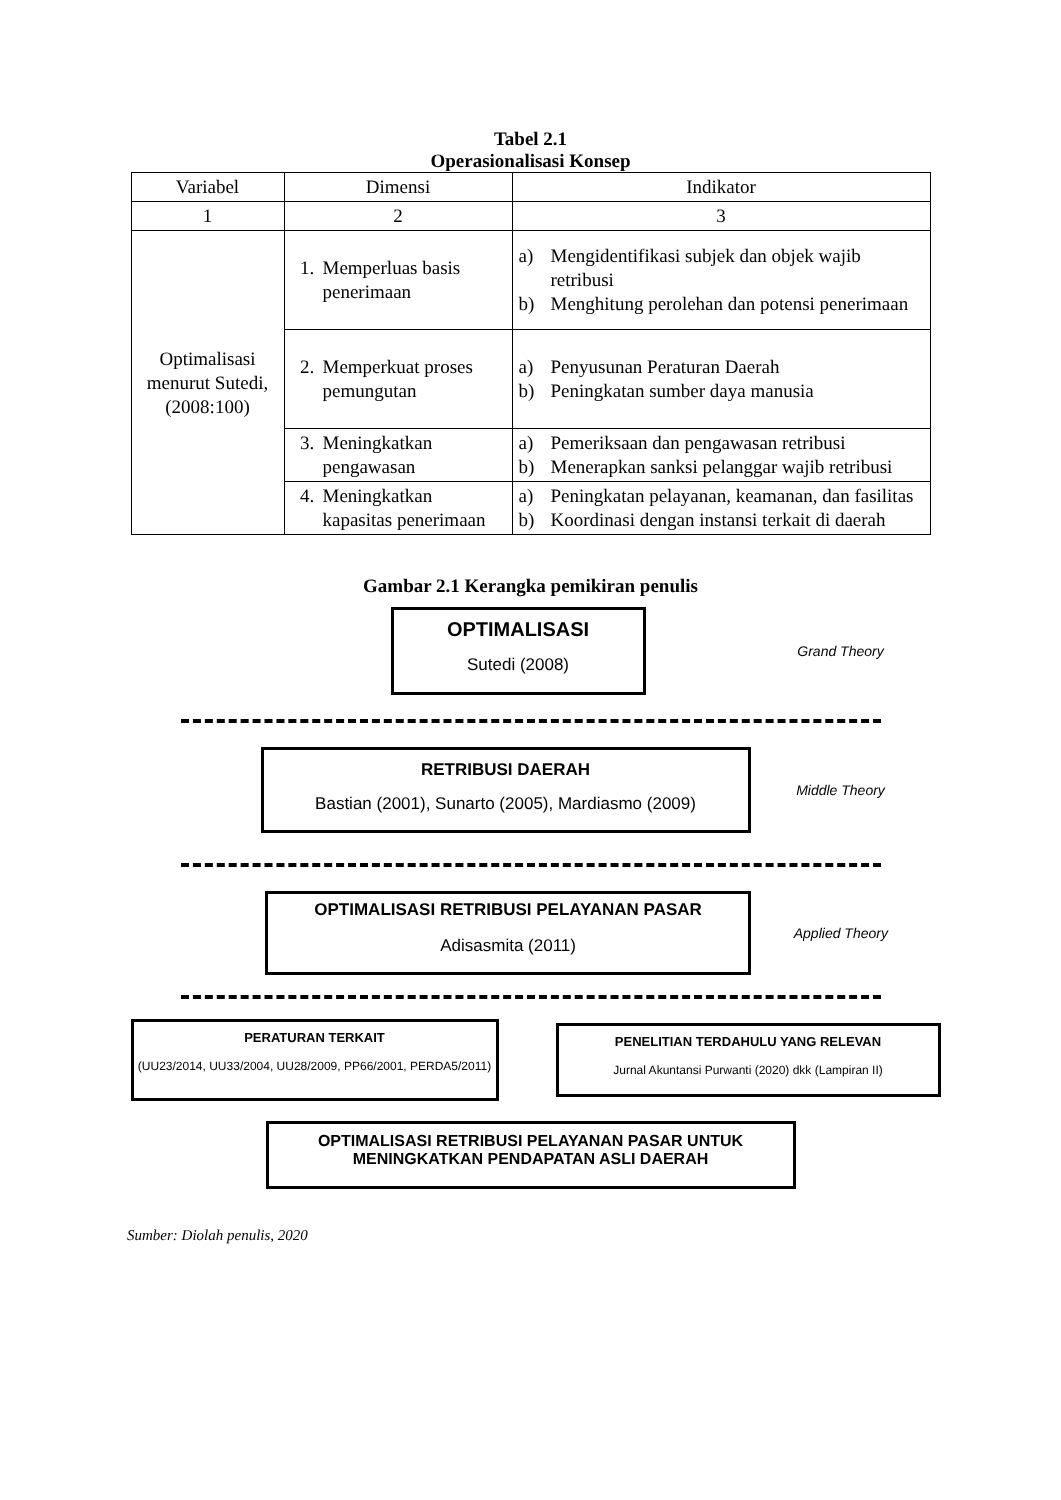Tabel 2.1
Operasionalisasi Konsep
| Variabel | Dimensi | Indikator |
| 1 | 2 | 3 |
| Optimalisasi menurut Sutedi, (2008:100) | 1. Memperluas basis penerimaan | a) Mengidentifikasi subjek dan objek wajib retribusi b) Menghitung perolehan dan potensi penerimaan |
| | 2. Memperkuat proses pemungutan | a) Penyusunan Peraturan Daerah b) Peningkatan sumber daya manusia |
| | 3. Meningkatkan pengawasan | a) Pemeriksaan dan pengawasan retribusi b) Menerapkan sanksi pelanggar wajib retribusi |
| | 4. Meningkatkan kapasitas penerimaan | a) Peningkatan pelayanan, keamanan, dan fasilitas b) Koordinasi dengan instansi terkait di daerah |
Gambar 2.1 Kerangka pemikiran penulis
OPTIMALISASI
Sutedi (2008)
Grand Theory
RETRIBUSI DAERAH
Bastian (2001), Sunarto (2005), Mardiasmo (2009)
Middle Theory
OPTIMALISASI RETRIBUSI PELAYANAN PASAR
Adisasmita (2011)
Applied Theory
PERATURAN TERKAIT
(UU23/2014, UU33/2004, UU28/2009, PP66/2001, PERDA5/2011)
PENELITIAN TERDAHULU YANG RELEVAN
Jurnal Akuntansi Purwanti (2020) dkk (Lampiran II)
OPTIMALISASI RETRIBUSI PELAYANAN PASAR UNTUK MENINGKATKAN PENDAPATAN ASLI DAERAH
Sumber: Diolah penulis, 2020